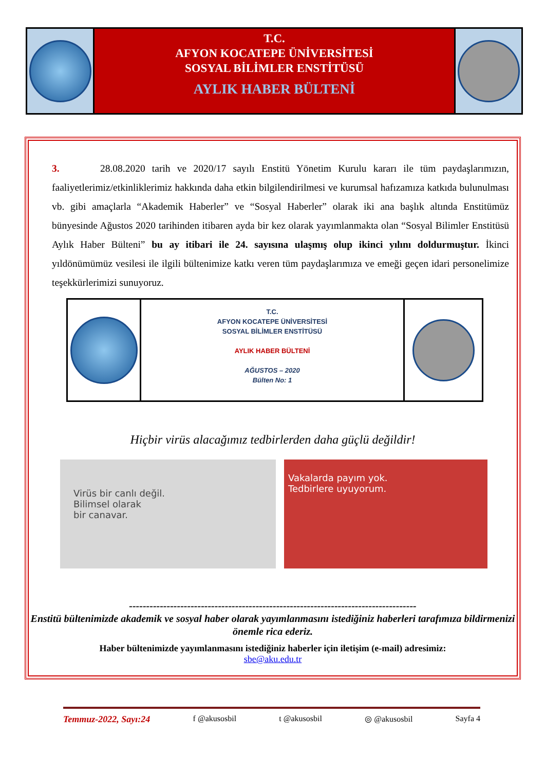T.C.
AFYON KOCATEPE ÜNİVERSİTESİ
SOSYAL BİLİMLER ENSTİTÜSÜ
AYLIK HABER BÜLTENİ
3. 28.08.2020 tarih ve 2020/17 sayılı Enstitü Yönetim Kurulu kararı ile tüm paydaşlarımızın, faaliyetlerimiz/etkinliklerimiz hakkında daha etkin bilgilendirilmesi ve kurumsal hafızamıza katkıda bulunulması vb. gibi amaçlarla “Akademik Haberler” ve “Sosyal Haberler” olarak iki ana başlık altında Enstitümüz bünyesinde Ağustos 2020 tarihinden itibaren ayda bir kez olarak yayımlanmakta olan “Sosyal Bilimler Enstitüsü Aylık Haber Bülteni” bu ay itibari ile 24. sayısına ulaşmış olup ikinci yılını doldurmuştur. İkinci yıldönümümüz vesilesi ile ilgili bültenimize katkı veren tüm paydaşlarımıza ve emeği geçen idari personelimize teşekkürlerimizi sunuyoruz.
T.C.
AFYON KOCATEPE ÜNİVERSİTESİ
SOSYAL BİLİMLER ENSTİTÜSÜ
AYLIK HABER BÜLTENİ
AĞUSTOS – 2020
Bülten No: 1
Hiçbir virüs alacağımız tedbirlerden daha güçlü değildir!
Virüs bir canlı değil.
Bilimsel olarak
bir canavar.
Vakalarda payım yok.
Tedbirlere uyuyorum.
------------------------------------------------------------------------------------
Enstitü bültenimizde akademik ve sosyal haber olarak yayımlanmasını istediğiniz haberleri tarafımıza bildirmenizi önemle rica ederiz.
Haber bültenimizde yayımlanmasını istediğiniz haberler için iletişim (e-mail) adresimiz:
sbe@aku.edu.tr
Temmuz-2022, Sayı:24 f @akusosbil t @akusosbil ◎ @akusosbil Sayfa 4